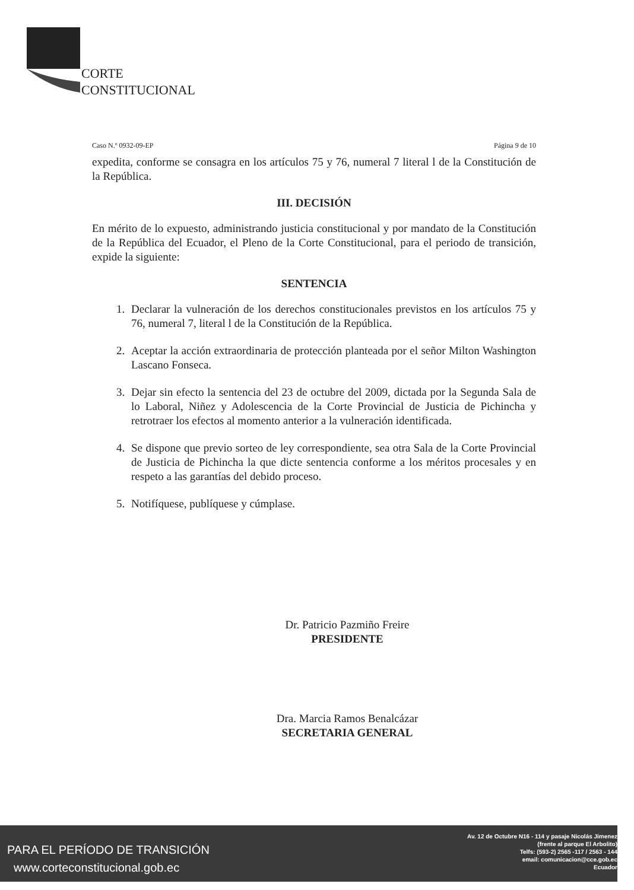CORTE
CONSTITUCIONAL
Caso N.º 0932-09-EP Página 9 de 10
expedita, conforme se consagra en los artículos 75 y 76, numeral 7 literal l de la Constitución de la República.
III. DECISIÓN
En mérito de lo expuesto, administrando justicia constitucional y por mandato de la Constitución de la República del Ecuador, el Pleno de la Corte Constitucional, para el periodo de transición, expide la siguiente:
SENTENCIA
1. Declarar la vulneración de los derechos constitucionales previstos en los artículos 75 y 76, numeral 7, literal l de la Constitución de la República.
2. Aceptar la acción extraordinaria de protección planteada por el señor Milton Washington Lascano Fonseca.
3. Dejar sin efecto la sentencia del 23 de octubre del 2009, dictada por la Segunda Sala de lo Laboral, Niñez y Adolescencia de la Corte Provincial de Justicia de Pichincha y retrotraer los efectos al momento anterior a la vulneración identificada.
4. Se dispone que previo sorteo de ley correspondiente, sea otra Sala de la Corte Provincial de Justicia de Pichincha la que dicte sentencia conforme a los méritos procesales y en respeto a las garantías del debido proceso.
5. Notifíquese, publíquese y cúmplase.
Dr. Patricio Pazmiño Freire
PRESIDENTE
Dra. Marcia Ramos Benalcázar
SECRETARIA GENERAL
PARA EL PERÍODO DE TRANSICIÓN
www.corteconstitucional.gob.ec
Av. 12 de Octubre N16 - 114 y pasaje Nicolás Jimenez
(frente al parque El Arbolito)
Telfs: (593-2) 2565 -117 / 2563 - 144
email: comunicacion@cce.gob.ec
Ecuador